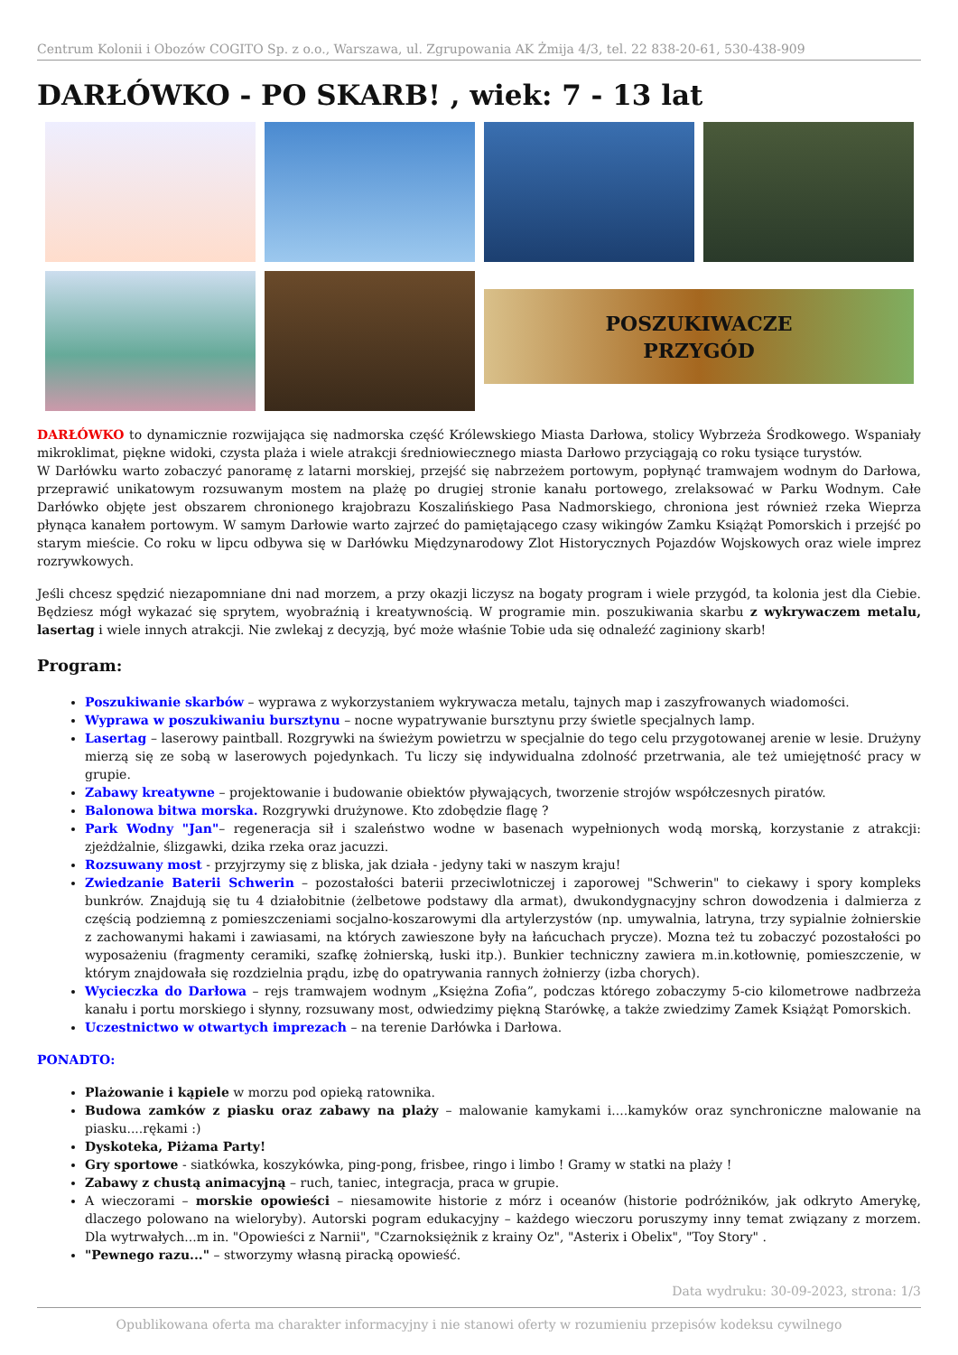Centrum Kolonii i Obozów COGITO Sp. z o.o., Warszawa, ul. Zgrupowania AK Żmija 4/3, tel. 22 838-20-61, 530-438-909
DARŁÓWKO - PO SKARB! , wiek: 7 - 13 lat
POSZUKIWACZE
PRZYGÓD
DARŁÓWKO to dynamicznie rozwijająca się nadmorska część Królewskiego Miasta Darłowa, stolicy Wybrzeża Środkowego. Wspaniały mikroklimat, piękne widoki, czysta plaża i wiele atrakcji średniowiecznego miasta Darłowo przyciągają co roku tysiące turystów.
W Darłówku warto zobaczyć panoramę z latarni morskiej, przejść się nabrzeżem portowym, popłynąć tramwajem wodnym do Darłowa, przeprawić unikatowym rozsuwanym mostem na plażę po drugiej stronie kanału portowego, zrelaksować w Parku Wodnym. Całe Darłówko objęte jest obszarem chronionego krajobrazu Koszalińskiego Pasa Nadmorskiego, chroniona jest również rzeka Wieprza płynąca kanałem portowym. W samym Darłowie warto zajrzeć do pamiętającego czasy wikingów Zamku Książąt Pomorskich i przejść po starym mieście. Co roku w lipcu odbywa się w Darłówku Międzynarodowy Zlot Historycznych Pojazdów Wojskowych oraz wiele imprez rozrywkowych.
Jeśli chcesz spędzić niezapomniane dni nad morzem, a przy okazji liczysz na bogaty program i wiele przygód, ta kolonia jest dla Ciebie. Będziesz mógł wykazać się sprytem, wyobraźnią i kreatywnością. W programie min. poszukiwania skarbu z wykrywaczem metalu, lasertag i wiele innych atrakcji. Nie zwlekaj z decyzją, być może właśnie Tobie uda się odnaleźć zaginiony skarb!
Program:
Poszukiwanie skarbów – wyprawa z wykorzystaniem wykrywacza metalu, tajnych map i zaszyfrowanych wiadomości.
Wyprawa w poszukiwaniu bursztynu – nocne wypatrywanie bursztynu przy świetle specjalnych lamp.
Lasertag – laserowy paintball. Rozgrywki na świeżym powietrzu w specjalnie do tego celu przygotowanej arenie w lesie. Drużyny mierzą się ze sobą w laserowych pojedynkach. Tu liczy się indywidualna zdolność przetrwania, ale też umiejętność pracy w grupie.
Zabawy kreatywne – projektowanie i budowanie obiektów pływających, tworzenie strojów współczesnych piratów.
Balonowa bitwa morska. Rozgrywki drużynowe. Kto zdobędzie flagę ?
Park Wodny "Jan"– regeneracja sił i szaleństwo wodne w basenach wypełnionych wodą morską, korzystanie z atrakcji: zjeżdżalnie, ślizgawki, dzika rzeka oraz jacuzzi.
Rozsuwany most - przyjrzymy się z bliska, jak działa - jedyny taki w naszym kraju!
Zwiedzanie Baterii Schwerin – pozostałości baterii przeciwlotniczej i zaporowej "Schwerin" to ciekawy i spory kompleks bunkrów. Znajdują się tu 4 działobitnie (żelbetowe podstawy dla armat), dwukondygnacyjny schron dowodzenia i dalmierza z częścią podziemną z pomieszczeniami socjalno-koszarowymi dla artylerzystów (np. umywalnia, latryna, trzy sypialnie żołnierskie z zachowanymi hakami i zawiasami, na których zawieszone były na łańcuchach prycze). Mozna też tu zobaczyć pozostałości po wyposażeniu (fragmenty ceramiki, szafkę żołnierską, łuski itp.). Bunkier techniczny zawiera m.in.kotłownię, pomieszczenie, w którym znajdowała się rozdzielnia prądu, izbę do opatrywania rannych żołnierzy (izba chorych).
Wycieczka do Darłowa – rejs tramwajem wodnym „Księżna Zofia”, podczas którego zobaczymy 5-cio kilometrowe nadbrzeża kanału i portu morskiego i słynny, rozsuwany most, odwiedzimy piękną Starówkę, a także zwiedzimy Zamek Książąt Pomorskich.
Uczestnictwo w otwartych imprezach – na terenie Darłówka i Darłowa.
PONADTO:
Plażowanie i kąpiele w morzu pod opieką ratownika.
Budowa zamków z piasku oraz zabawy na plaży – malowanie kamykami i....kamyków oraz synchroniczne malowanie na piasku....rękami :)
Dyskoteka, Piżama Party!
Gry sportowe - siatkówka, koszykówka, ping-pong, frisbee, ringo i limbo ! Gramy w statki na plaży !
Zabawy z chustą animacyjną – ruch, taniec, integracja, praca w grupie.
A wieczorami – morskie opowieści – niesamowite historie z mórz i oceanów (historie podróżników, jak odkryto Amerykę, dlaczego polowano na wieloryby). Autorski pogram edukacyjny – każdego wieczoru poruszymy inny temat związany z morzem. Dla wytrwałych...m in. "Opowieści z Narnii", "Czarnoksiężnik z krainy Oz", "Asterix i Obelix", "Toy Story" .
"Pewnego razu..." – stworzymy własną piracką opowieść.
Data wydruku: 30-09-2023, strona: 1/3
Opublikowana oferta ma charakter informacyjny i nie stanowi oferty w rozumieniu przepisów kodeksu cywilnego